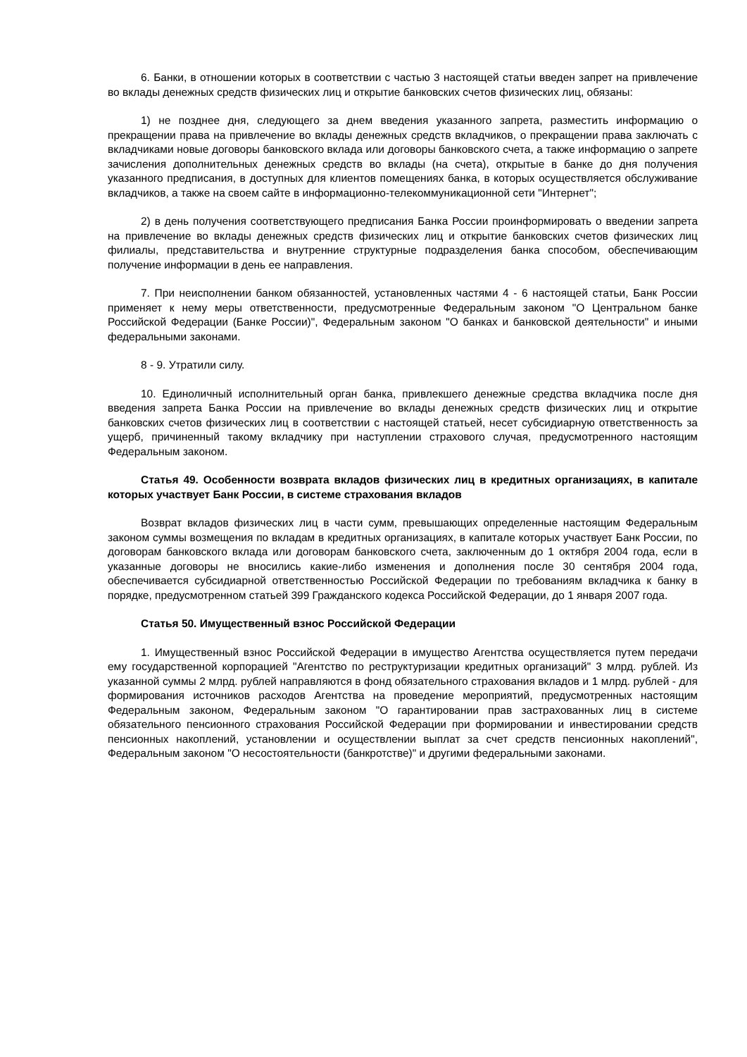6. Банки, в отношении которых в соответствии с частью 3 настоящей статьи введен запрет на привлечение во вклады денежных средств физических лиц и открытие банковских счетов физических лиц, обязаны:
1) не позднее дня, следующего за днем введения указанного запрета, разместить информацию о прекращении права на привлечение во вклады денежных средств вкладчиков, о прекращении права заключать с вкладчиками новые договоры банковского вклада или договоры банковского счета, а также информацию о запрете зачисления дополнительных денежных средств во вклады (на счета), открытые в банке до дня получения указанного предписания, в доступных для клиентов помещениях банка, в которых осуществляется обслуживание вкладчиков, а также на своем сайте в информационно-телекоммуникационной сети "Интернет";
2) в день получения соответствующего предписания Банка России проинформировать о введении запрета на привлечение во вклады денежных средств физических лиц и открытие банковских счетов физических лиц филиалы, представительства и внутренние структурные подразделения банка способом, обеспечивающим получение информации в день ее направления.
7. При неисполнении банком обязанностей, установленных частями 4 - 6 настоящей статьи, Банк России применяет к нему меры ответственности, предусмотренные Федеральным законом "О Центральном банке Российской Федерации (Банке России)", Федеральным законом "О банках и банковской деятельности" и иными федеральными законами.
8 - 9. Утратили силу.
10. Единоличный исполнительный орган банка, привлекшего денежные средства вкладчика после дня введения запрета Банка России на привлечение во вклады денежных средств физических лиц и открытие банковских счетов физических лиц в соответствии с настоящей статьей, несет субсидиарную ответственность за ущерб, причиненный такому вкладчику при наступлении страхового случая, предусмотренного настоящим Федеральным законом.
Статья 49. Особенности возврата вкладов физических лиц в кредитных организациях, в капитале которых участвует Банк России, в системе страхования вкладов
Возврат вкладов физических лиц в части сумм, превышающих определенные настоящим Федеральным законом суммы возмещения по вкладам в кредитных организациях, в капитале которых участвует Банк России, по договорам банковского вклада или договорам банковского счета, заключенным до 1 октября 2004 года, если в указанные договоры не вносились какие-либо изменения и дополнения после 30 сентября 2004 года, обеспечивается субсидиарной ответственностью Российской Федерации по требованиям вкладчика к банку в порядке, предусмотренном статьей 399 Гражданского кодекса Российской Федерации, до 1 января 2007 года.
Статья 50. Имущественный взнос Российской Федерации
1. Имущественный взнос Российской Федерации в имущество Агентства осуществляется путем передачи ему государственной корпорацией "Агентство по реструктуризации кредитных организаций" 3 млрд. рублей. Из указанной суммы 2 млрд. рублей направляются в фонд обязательного страхования вкладов и 1 млрд. рублей - для формирования источников расходов Агентства на проведение мероприятий, предусмотренных настоящим Федеральным законом, Федеральным законом "О гарантировании прав застрахованных лиц в системе обязательного пенсионного страхования Российской Федерации при формировании и инвестировании средств пенсионных накоплений, установлении и осуществлении выплат за счет средств пенсионных накоплений", Федеральным законом "О несостоятельности (банкротстве)" и другими федеральными законами.